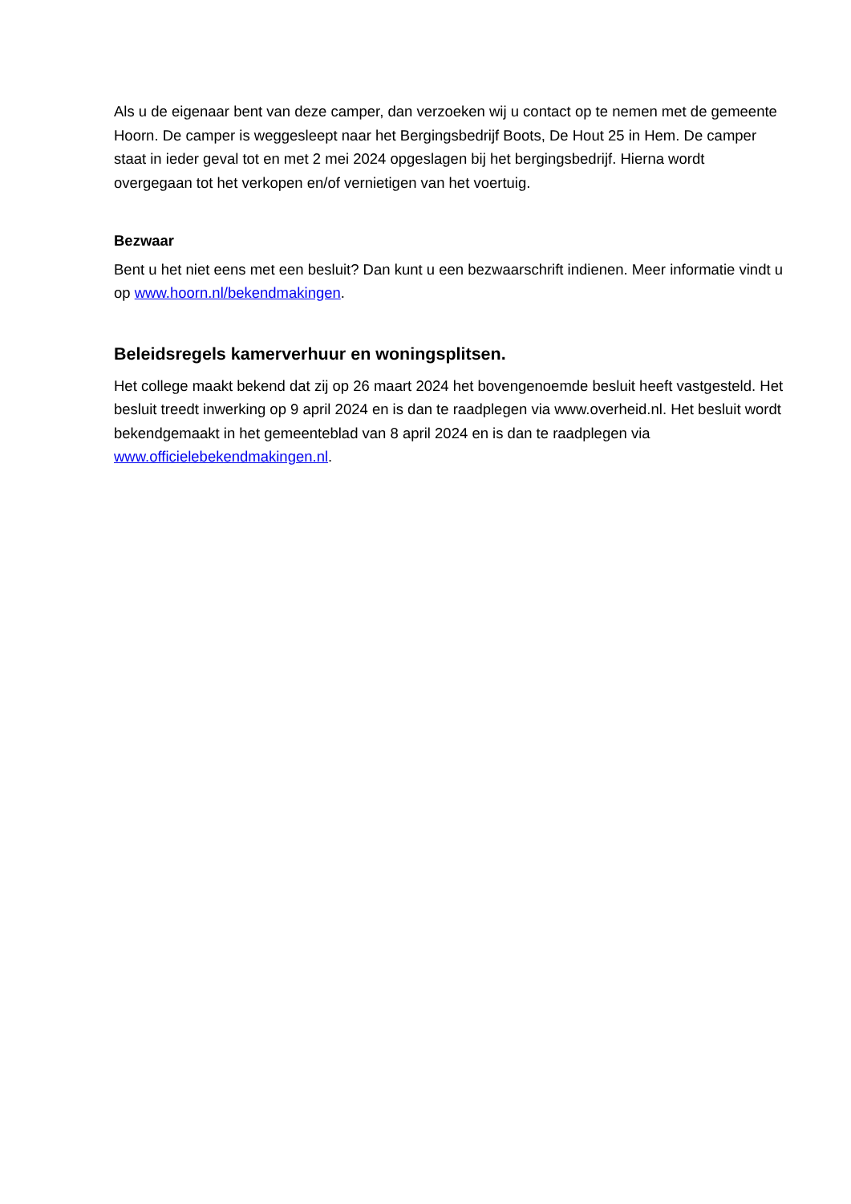Als u de eigenaar bent van deze camper, dan verzoeken wij u contact op te nemen met de gemeente Hoorn. De camper is weggesleept naar het Bergingsbedrijf Boots, De Hout 25 in Hem. De camper staat in ieder geval tot en met 2 mei 2024 opgeslagen bij het bergingsbedrijf. Hierna wordt overgegaan tot het verkopen en/of vernietigen van het voertuig.
Bezwaar
Bent u het niet eens met een besluit? Dan kunt u een bezwaarschrift indienen. Meer informatie vindt u op www.hoorn.nl/bekendmakingen.
Beleidsregels kamerverhuur en woningsplitsen.
Het college maakt bekend dat zij op 26 maart 2024 het bovengenoemde besluit heeft vastgesteld. Het besluit treedt inwerking op 9 april 2024 en is dan te raadplegen via www.overheid.nl. Het besluit wordt bekendgemaakt in het gemeenteblad van 8 april 2024 en is dan te raadplegen via www.officielebekendmakingen.nl.